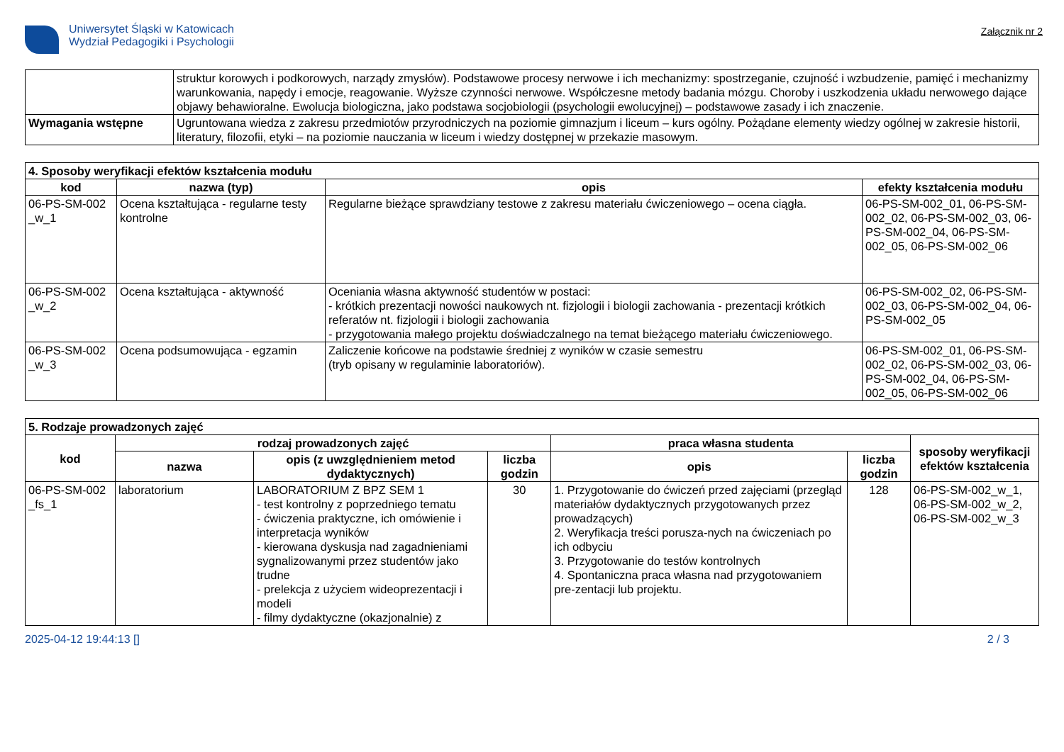Uniwersytet Śląski w Katowicach
Wydział Pedagogiki i Psychologii
Załącznik nr 2
| | struktur korowych i podkorowych, narządy zmysłów). Podstawowe procesy nerwowe i ich mechanizmy: spostrzeganie, czujność i wzbudzenie, pamięć i mechanizmy warunkowania, napędy i emocje, reagowanie. Wyższe czynności nerwowe. Współczesne metody badania mózgu. Choroby i uszkodzenia układu nerwowego dające objawy behawioralne. Ewolucja biologiczna, jako podstawa socjobiologii (psychologii ewolucyjnej) – podstawowe zasady i ich znaczenie. |
| Wymagania wstępne | Ugruntowana wiedza z zakresu przedmiotów przyrodniczych na poziomie gimnazjum i liceum – kurs ogólny. Pożądane elementy wiedzy ogólnej w zakresie historii, literatury, filozofii, etyki – na poziomie nauczania w liceum i wiedzy dostępnej w przekazie masowym. |
| 4. Sposoby weryfikacji efektów kształcenia modułu | | | |
| --- | --- | --- | --- |
| kod | nazwa (typ) | opis | efekty kształcenia modułu |
| 06-PS-SM-002 _w_1 | Ocena kształtująca - regularne testy kontrolne | Regularne bieżące sprawdziany testowe z zakresu materiału ćwiczeniowego – ocena ciągła. | 06-PS-SM-002_01, 06-PS-SM-002_02, 06-PS-SM-002_03, 06-PS-SM-002_04, 06-PS-SM-002_05, 06-PS-SM-002_06 |
| 06-PS-SM-002 _w_2 | Ocena kształtująca - aktywność | Oceniania własna aktywność studentów w postaci: - krótkich prezentacji nowości naukowych nt. fizjologii i biologii zachowania - prezentacji krótkich referatów nt. fizjologii i biologii zachowania - przygotowania małego projektu doświadczalnego na temat bieżącego materiału ćwiczeniowego. | 06-PS-SM-002_02, 06-PS-SM-002_03, 06-PS-SM-002_04, 06-PS-SM-002_05 |
| 06-PS-SM-002 _w_3 | Ocena podsumowująca - egzamin | Zaliczenie końcowe na podstawie średniej z wyników w czasie semestru (tryb opisany w regulaminie laboratoriów). | 06-PS-SM-002_01, 06-PS-SM-002_02, 06-PS-SM-002_03, 06-PS-SM-002_04, 06-PS-SM-002_05, 06-PS-SM-002_06 |
| 5. Rodzaje prowadzonych zajęć | | | | | | |
| --- | --- | --- | --- | --- | --- | --- |
| kod | rodzaj prowadzonych zajęć | | | praca własna studenta | | sposoby weryfikacji efektów kształcenia |
| | nazwa | opis (z uwzględnieniem metod dydaktycznych) | liczba godzin | opis | liczba godzin | |
| 06-PS-SM-002 _fs_1 | laboratorium | LABORATORIUM Z BPZ SEM 1 - test kontrolny z poprzedniego tematu - ćwiczenia praktyczne, ich omówienie i interpretacja wyników - kierowana dyskusja nad zagadnieniami sygnalizowanymi przez studentów jako trudne - prelekcja z użyciem wideoprezentacji i modeli - filmy dydaktyczne (okazjonalnie) z | 30 | 1. Przygotowanie do ćwiczeń przed zajęciami (przegląd materiałów dydaktycznych przygotowanych przez prowadzących) 2. Weryfikacja treści porusza-nych na ćwiczeniach po ich odbyciu 3. Przygotowanie do testów kontrolnych 4. Spontaniczna praca własna nad przygotowaniem pre-zentacji lub projektu. | 128 | 06-PS-SM-002_w_1, 06-PS-SM-002_w_2, 06-PS-SM-002_w_3 |
2025-04-12 19:44:13 [] 2 / 3